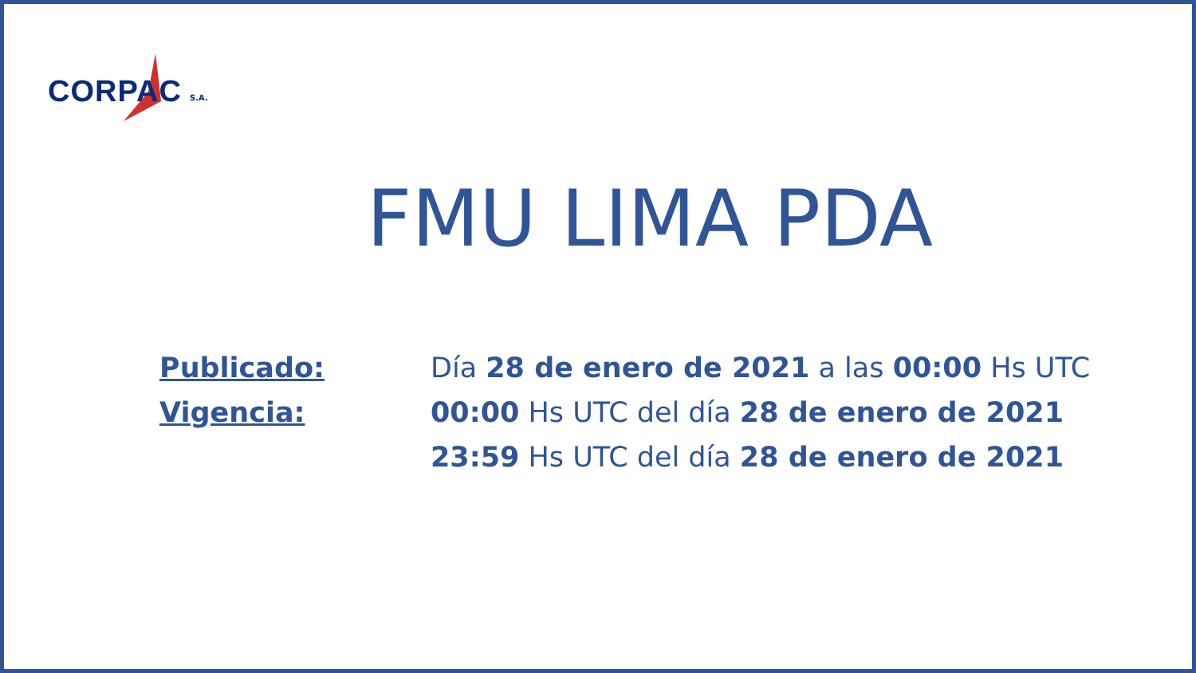CORPAC S.A.
FMU LIMA PDA
Publicado: Día 28 de enero de 2021 a las 00:00 Hs UTC
Vigencia: 00:00 Hs UTC del día 28 de enero de 2021
23:59 Hs UTC del día 28 de enero de 2021